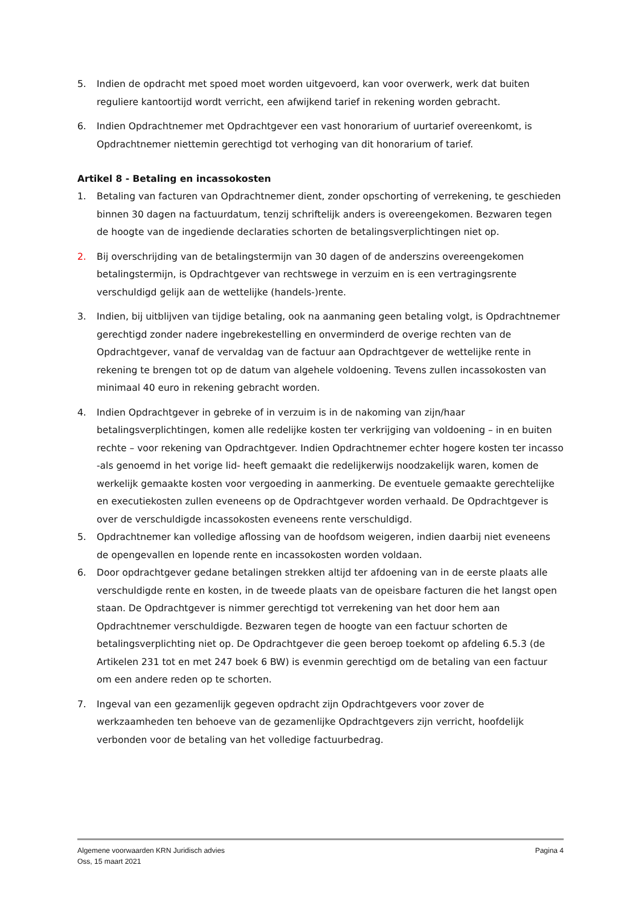5. Indien de opdracht met spoed moet worden uitgevoerd, kan voor overwerk, werk dat buiten reguliere kantoortijd wordt verricht, een afwijkend tarief in rekening worden gebracht.
6. Indien Opdrachtnemer met Opdrachtgever een vast honorarium of uurtarief overeenkomt, is Opdrachtnemer niettemin gerechtigd tot verhoging van dit honorarium of tarief.
Artikel 8 - Betaling en incassokosten
1. Betaling van facturen van Opdrachtnemer dient, zonder opschorting of verrekening, te geschieden binnen 30 dagen na factuurdatum, tenzij schriftelijk anders is overeengekomen. Bezwaren tegen de hoogte van de ingediende declaraties schorten de betalingsverplichtingen niet op.
2. Bij overschrijding van de betalingstermijn van 30 dagen of de anderszins overeengekomen betalingstermijn, is Opdrachtgever van rechtswege in verzuim en is een vertragingsrente verschuldigd gelijk aan de wettelijke (handels-)rente.
3. Indien, bij uitblijven van tijdige betaling, ook na aanmaning geen betaling volgt, is Opdrachtnemer gerechtigd zonder nadere ingebrekestelling en onverminderd de overige rechten van de Opdrachtgever, vanaf de vervaldag van de factuur aan Opdrachtgever de wettelijke rente in rekening te brengen tot op de datum van algehele voldoening. Tevens zullen incassokosten van minimaal 40 euro in rekening gebracht worden.
4. Indien Opdrachtgever in gebreke of in verzuim is in de nakoming van zijn/haar betalingsverplichtingen, komen alle redelijke kosten ter verkrijging van voldoening – in en buiten rechte – voor rekening van Opdrachtgever. Indien Opdrachtnemer echter hogere kosten ter incasso -als genoemd in het vorige lid- heeft gemaakt die redelijkerwijs noodzakelijk waren, komen de werkelijk gemaakte kosten voor vergoeding in aanmerking. De eventuele gemaakte gerechtelijke en executiekosten zullen eveneens op de Opdrachtgever worden verhaald. De Opdrachtgever is over de verschuldigde incassokosten eveneens rente verschuldigd.
5. Opdrachtnemer kan volledige aflossing van de hoofdsom weigeren, indien daarbij niet eveneens de opengevallen en lopende rente en incassokosten worden voldaan.
6. Door opdrachtgever gedane betalingen strekken altijd ter afdoening van in de eerste plaats alle verschuldigde rente en kosten, in de tweede plaats van de opeisbare facturen die het langst open staan. De Opdrachtgever is nimmer gerechtigd tot verrekening van het door hem aan Opdrachtnemer verschuldigde. Bezwaren tegen de hoogte van een factuur schorten de betalingsverplichting niet op. De Opdrachtgever die geen beroep toekomt op afdeling 6.5.3 (de Artikelen 231 tot en met 247 boek 6 BW) is evenmin gerechtigd om de betaling van een factuur om een andere reden op te schorten.
7. Ingeval van een gezamenlijk gegeven opdracht zijn Opdrachtgevers voor zover de werkzaamheden ten behoeve van de gezamenlijke Opdrachtgevers zijn verricht, hoofdelijk verbonden voor de betaling van het volledige factuurbedrag.
Algemene voorwaarden KRN Juridisch advies Pagina 4
Oss, 15 maart 2021